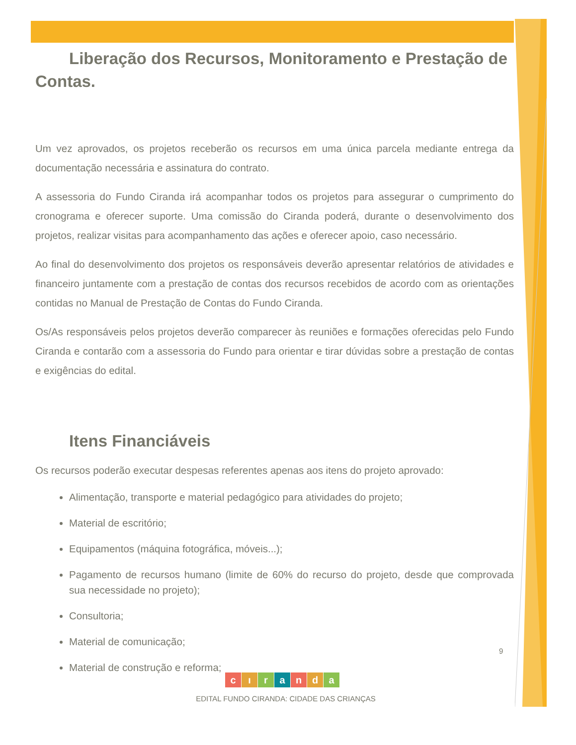Liberação dos Recursos, Monitoramento e Prestação de Contas.
Um vez aprovados, os projetos receberão os recursos em uma única parcela mediante entrega da documentação necessária e assinatura do contrato.
A assessoria do Fundo Ciranda irá acompanhar todos os projetos para assegurar o cumprimento do cronograma e oferecer suporte. Uma comissão do Ciranda poderá, durante o desenvolvimento dos projetos, realizar visitas para acompanhamento das ações e oferecer apoio, caso necessário.
Ao final do desenvolvimento dos projetos os responsáveis deverão apresentar relatórios de atividades e financeiro juntamente com a prestação de contas dos recursos recebidos de acordo com as orientações contidas no Manual de Prestação de Contas do Fundo Ciranda.
Os/As responsáveis pelos projetos deverão comparecer às reuniões e formações oferecidas pelo Fundo Ciranda e contarão com a assessoria do Fundo para orientar e tirar dúvidas sobre a prestação de contas e exigências do edital.
Itens Financiáveis
Os recursos poderão executar despesas referentes apenas aos itens do projeto aprovado:
Alimentação, transporte e material pedagógico para atividades do projeto;
Material de escritório;
Equipamentos (máquina fotográfica, móveis...);
Pagamento de recursos humano (limite de 60% do recurso do projeto, desde que comprovada sua necessidade no projeto);
Consultoria;
Material de comunicação;
Material de construção e reforma;
9
cıranda
EDITAL FUNDO CIRANDA: CIDADE DAS CRIANÇAS